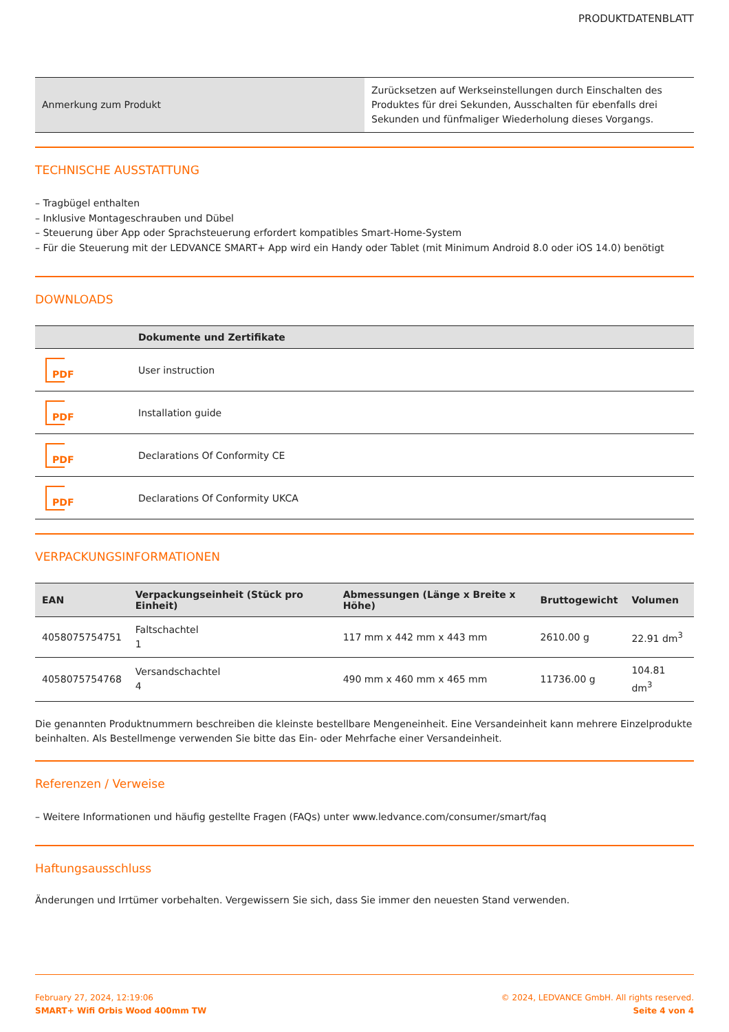PRODUKTDATENBLATT
| Anmerkung zum Produkt | Zurücksetzen auf Werkseinstellungen durch Einschalten des Produktes für drei Sekunden, Ausschalten für ebenfalls drei Sekunden und fünfmaliger Wiederholung dieses Vorgangs. |
TECHNISCHE AUSSTATTUNG
– Tragbügel enthalten
– Inklusive Montageschrauben und Dübel
– Steuerung über App oder Sprachsteuerung erfordert kompatibles Smart-Home-System
– Für die Steuerung mit der LEDVANCE SMART+ App wird ein Handy oder Tablet (mit Minimum Android 8.0 oder iOS 14.0) benötigt
DOWNLOADS
| | Dokumente und Zertifikate |
| --- | --- |
| PDF | User instruction |
| PDF | Installation guide |
| PDF | Declarations Of Conformity CE |
| PDF | Declarations Of Conformity UKCA |
VERPACKUNGSINFORMATIONEN
| EAN | Verpackungseinheit (Stück pro Einheit) | Abmessungen (Länge x Breite x Höhe) | Bruttogewicht | Volumen |
| --- | --- | --- | --- | --- |
| 4058075754751 | Faltschachtel 1 | 117 mm x 442 mm x 443 mm | 2610.00 g | 22.91 dm<sup>3</sup> |
| 4058075754768 | Versandschachtel 4 | 490 mm x 460 mm x 465 mm | 11736.00 g | 104.81 dm<sup>3</sup> |
Die genannten Produktnummern beschreiben die kleinste bestellbare Mengeneinheit. Eine Versandeinheit kann mehrere Einzelprodukte beinhalten. Als Bestellmenge verwenden Sie bitte das Ein- oder Mehrfache einer Versandeinheit.
Referenzen / Verweise
– Weitere Informationen und häufig gestellte Fragen (FAQs) unter www.ledvance.com/consumer/smart/faq
Haftungsausschluss
Änderungen und Irrtümer vorbehalten. Vergewissern Sie sich, dass Sie immer den neuesten Stand verwenden.
February 27, 2024, 12:19:06
SMART+ Wifi Orbis Wood 400mm TW
© 2024, LEDVANCE GmbH. All rights reserved.
Seite 4 von 4